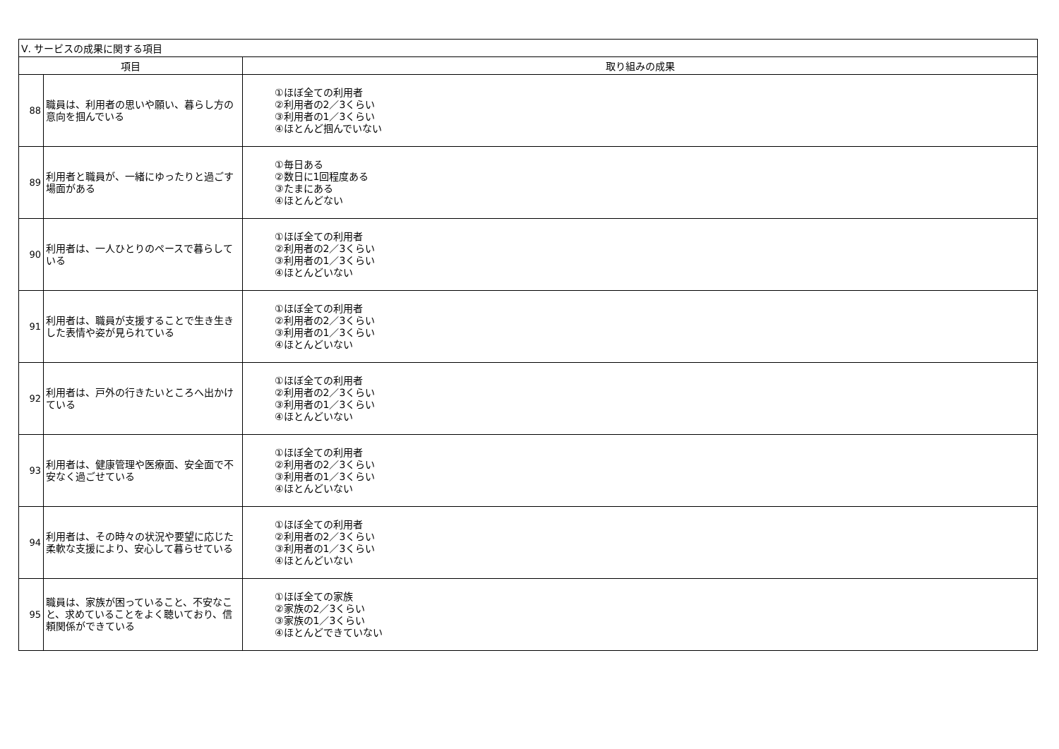| Ⅴ. サービスの成果に関する項目 | | |
| --- | --- | --- |
| 項目 | | 取り組みの成果 |
| 88 | 職員は、利用者の思いや願い、暮らし方の意向を掴んでいる | ①ほぼ全ての利用者 ②利用者の2／3くらい ③利用者の1／3くらい ④ほとんど掴んでいない |
| 89 | 利用者と職員が、一緒にゆったりと過ごす場面がある | ①毎日ある ②数日に1回程度ある ③たまにある ④ほとんどない |
| 90 | 利用者は、一人ひとりのペースで暮らしている | ①ほぼ全ての利用者 ②利用者の2／3くらい ③利用者の1／3くらい ④ほとんどいない |
| 91 | 利用者は、職員が支援することで生き生きした表情や姿が見られている | ①ほぼ全ての利用者 ②利用者の2／3くらい ③利用者の1／3くらい ④ほとんどいない |
| 92 | 利用者は、戸外の行きたいところへ出かけている | ①ほぼ全ての利用者 ②利用者の2／3くらい ③利用者の1／3くらい ④ほとんどいない |
| 93 | 利用者は、健康管理や医療面、安全面で不安なく過ごせている | ①ほぼ全ての利用者 ②利用者の2／3くらい ③利用者の1／3くらい ④ほとんどいない |
| 94 | 利用者は、その時々の状況や要望に応じた柔軟な支援により、安心して暮らせている | ①ほぼ全ての利用者 ②利用者の2／3くらい ③利用者の1／3くらい ④ほとんどいない |
| 95 | 職員は、家族が困っていること、不安なこと、求めていることをよく聴いており、信頼関係ができている | ①ほぼ全ての家族 ②家族の2／3くらい ③家族の1／3くらい ④ほとんどできていない |